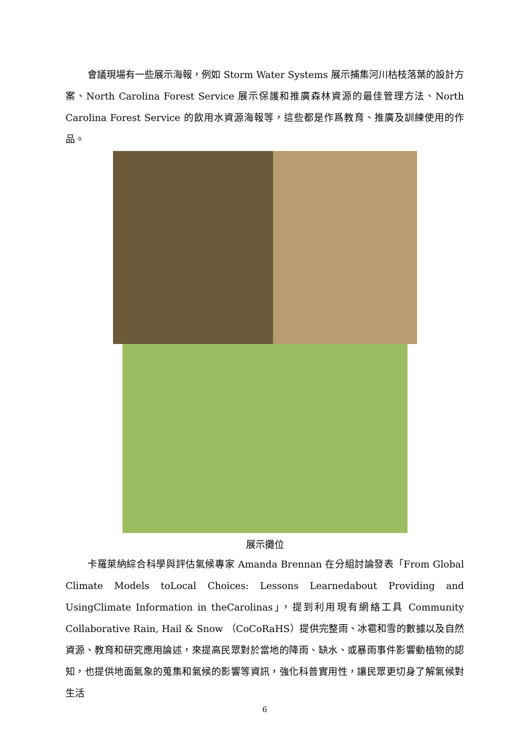會議現場有一些展示海報，例如 Storm Water Systems 展示捕集河川枯枝落葉的設計方案、North Carolina Forest Service 展示保護和推廣森林資源的最佳管理方法、North Carolina Forest Service 的飲用水資源海報等，這些都是作爲教育、推廣及訓練使用的作品。
展示攤位
卡羅萊納綜合科學與評估氣候專家 Amanda Brennan 在分組討論發表「From Global Climate Models toLocal Choices: Lessons Learnedabout Providing and UsingClimate Information in theCarolinas」，提到利用現有網絡工具 Community Collaborative Rain, Hail & Snow （CoCoRaHS）提供完整雨、冰雹和雪的數據以及自然資源、教育和研究應用論述，來提高民眾對於當地的降雨、缺水、或暴雨事件影響動植物的認知，也提供地面氣象的蒐集和氣候的影響等資訊，強化科普實用性，讓民眾更切身了解氣候對生活
6